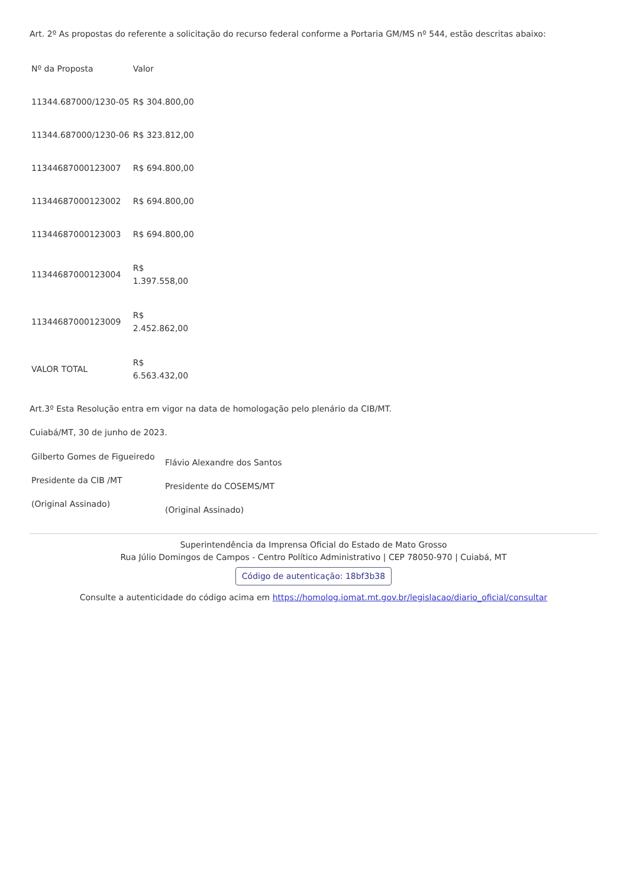Art. 2º As propostas do referente a solicitação do recurso federal conforme a Portaria GM/MS nº 544, estão descritas abaixo:
| Nº da Proposta | Valor |
| --- | --- |
| 11344.687000/1230-05 | R$ 304.800,00 |
| 11344.687000/1230-06 | R$ 323.812,00 |
| 11344687000123007 | R$ 694.800,00 |
| 11344687000123002 | R$ 694.800,00 |
| 11344687000123003 | R$ 694.800,00 |
| 11344687000123004 | R$ 1.397.558,00 |
| 11344687000123009 | R$ 2.452.862,00 |
| VALOR TOTAL | R$ 6.563.432,00 |
Art.3º Esta Resolução entra em vigor na data de homologação pelo plenário da CIB/MT.
Cuiabá/MT, 30 de junho de 2023.
| Gilberto Gomes de Figueiredo Presidente da CIB /MT (Original Assinado) | Flávio Alexandre dos Santos Presidente do COSEMS/MT (Original Assinado) |
Superintendência da Imprensa Oficial do Estado de Mato Grosso
Rua Júlio Domingos de Campos - Centro Político Administrativo | CEP 78050-970 | Cuiabá, MT
Código de autenticação: 18bf3b38
Consulte a autenticidade do código acima em https://homolog.iomat.mt.gov.br/legislacao/diario_oficial/consultar